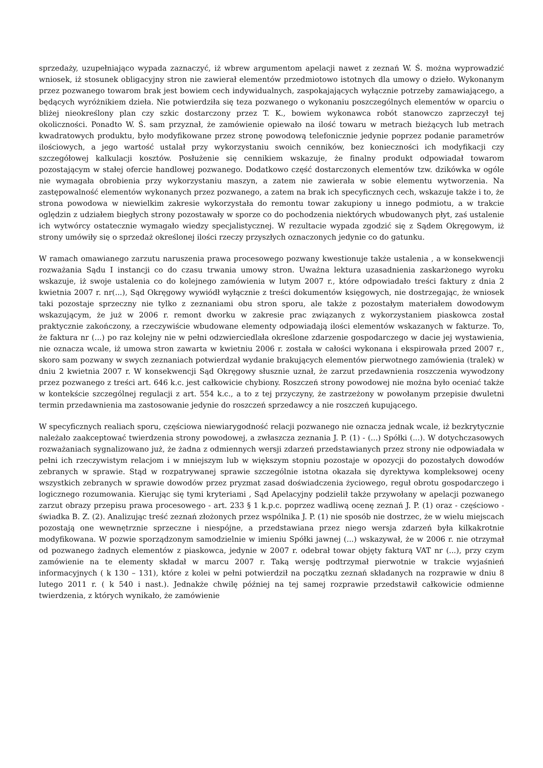sprzedaży, uzupełniająco wypada zaznaczyć, iż wbrew argumentom apelacji nawet z zeznań W. Ś. można wyprowadzić wniosek, iż stosunek obligacyjny stron nie zawierał elementów przedmiotowo istotnych dla umowy o dzieło. Wykonanym przez pozwanego towarom brak jest bowiem cech indywidualnych, zaspokajających wyłącznie potrzeby zamawiającego, a będących wyróżnikiem dzieła. Nie potwierdziła się teza pozwanego o wykonaniu poszczególnych elementów w oparciu o bliżej nieokreślony plan czy szkic dostarczony przez T. K., bowiem wykonawca robót stanowczo zaprzeczył tej okoliczności. Ponadto W. Ś. sam przyznał, że zamówienie opiewało na ilość towaru w metrach bieżących lub metrach kwadratowych produktu, było modyfikowane przez stronę powodową telefonicznie jedynie poprzez podanie parametrów ilościowych, a jego wartość ustalał przy wykorzystaniu swoich cenników, bez konieczności ich modyfikacji czy szczegółowej kalkulacji kosztów. Posłużenie się cennikiem wskazuje, że finalny produkt odpowiadał towarom pozostającym w stałej ofercie handlowej pozwanego. Dodatkowo część dostarczonych elementów tzw. dzikówka w ogóle nie wymagała obrobienia przy wykorzystaniu maszyn, a zatem nie zawierała w sobie elementu wytworzenia. Na zastępowalność elementów wykonanych przez pozwanego, a zatem na brak ich specyficznych cech, wskazuje także i to, że strona powodowa w niewielkim zakresie wykorzystała do remontu towar zakupiony u innego podmiotu, a w trakcie oględzin z udziałem biegłych strony pozostawały w sporze co do pochodzenia niektórych wbudowanych płyt, zaś ustalenie ich wytwórcy ostatecznie wymagało wiedzy specjalistycznej. W rezultacie wypada zgodzić się z Sądem Okręgowym, iż strony umówiły się o sprzedaż określonej ilości rzeczy przyszłych oznaczonych jedynie co do gatunku.
W ramach omawianego zarzutu naruszenia prawa procesowego pozwany kwestionuje także ustalenia , a w konsekwencji rozważania Sądu I instancji co do czasu trwania umowy stron. Uważna lektura uzasadnienia zaskarżonego wyroku wskazuje, iż swoje ustalenia co do kolejnego zamówienia w lutym 2007 r., które odpowiadało treści faktury z dnia 2 kwietnia 2007 r. nr(...), Sąd Okręgowy wywiódł wyłącznie z treści dokumentów księgowych, nie dostrzegając, że wniosek taki pozostaje sprzeczny nie tylko z zeznaniami obu stron sporu, ale także z pozostałym materiałem dowodowym wskazującym, że już w 2006 r. remont dworku w zakresie prac związanych z wykorzystaniem piaskowca został praktycznie zakończony, a rzeczywiście wbudowane elementy odpowiadają ilości elementów wskazanych w fakturze. To, że faktura nr (...) po raz kolejny nie w pełni odzwierciedlała określone zdarzenie gospodarczego w dacie jej wystawienia, nie oznacza wcale, iż umowa stron zawarta w kwietniu 2006 r. została w całości wykonana i ekspirowała przed 2007 r., skoro sam pozwany w swych zeznaniach potwierdzał wydanie brakujących elementów pierwotnego zamówienia (tralek) w dniu 2 kwietnia 2007 r. W konsekwencji Sąd Okręgowy słusznie uznał, że zarzut przedawnienia roszczenia wywodzony przez pozwanego z treści art. 646 k.c. jest całkowicie chybiony. Roszczeń strony powodowej nie można było oceniać także w kontekście szczególnej regulacji z art. 554 k.c., a to z tej przyczyny, że zastrzeżony w powołanym przepisie dwuletni termin przedawnienia ma zastosowanie jedynie do roszczeń sprzedawcy a nie roszczeń kupującego.
W specyficznych realiach sporu, częściowa niewiarygodność relacji pozwanego nie oznacza jednak wcale, iż bezkrytycznie należało zaakceptować twierdzenia strony powodowej, a zwłaszcza zeznania J. P. (1) - (...) Spółki (...). W dotychczasowych rozważaniach sygnalizowano już, że żadna z odmiennych wersji zdarzeń przedstawianych przez strony nie odpowiadała w pełni ich rzeczywistym relacjom i w mniejszym lub w większym stopniu pozostaje w opozycji do pozostałych dowodów zebranych w sprawie. Stąd w rozpatrywanej sprawie szczególnie istotna okazała się dyrektywa kompleksowej oceny wszystkich zebranych w sprawie dowodów przez pryzmat zasad doświadczenia życiowego, reguł obrotu gospodarczego i logicznego rozumowania. Kierując się tymi kryteriami , Sąd Apelacyjny podzielił także przywołany w apelacji pozwanego zarzut obrazy przepisu prawa procesowego - art. 233 § 1 k.p.c. poprzez wadliwą ocenę zeznań J. P. (1) oraz - częściowo - świadka B. Z. (2). Analizując treść zeznań złożonych przez wspólnika J. P. (1) nie sposób nie dostrzec, że w wielu miejscach pozostają one wewnętrznie sprzeczne i niespójne, a przedstawiana przez niego wersja zdarzeń była kilkakrotnie modyfikowana. W pozwie sporządzonym samodzielnie w imieniu Spółki jawnej (...) wskazywał, że w 2006 r. nie otrzymał od pozwanego żadnych elementów z piaskowca, jedynie w 2007 r. odebrał towar objęty fakturą VAT nr (...), przy czym zamówienie na te elementy składał w marcu 2007 r. Taką wersję podtrzymał pierwotnie w trakcie wyjaśnień informacyjnych ( k 130 – 131), które z kolei w pełni potwierdził na początku zeznań składanych na rozprawie w dniu 8 lutego 2011 r. ( k 540 i nast.). Jednakże chwilę później na tej samej rozprawie przedstawił całkowicie odmienne twierdzenia, z których wynikało, że zamówienie